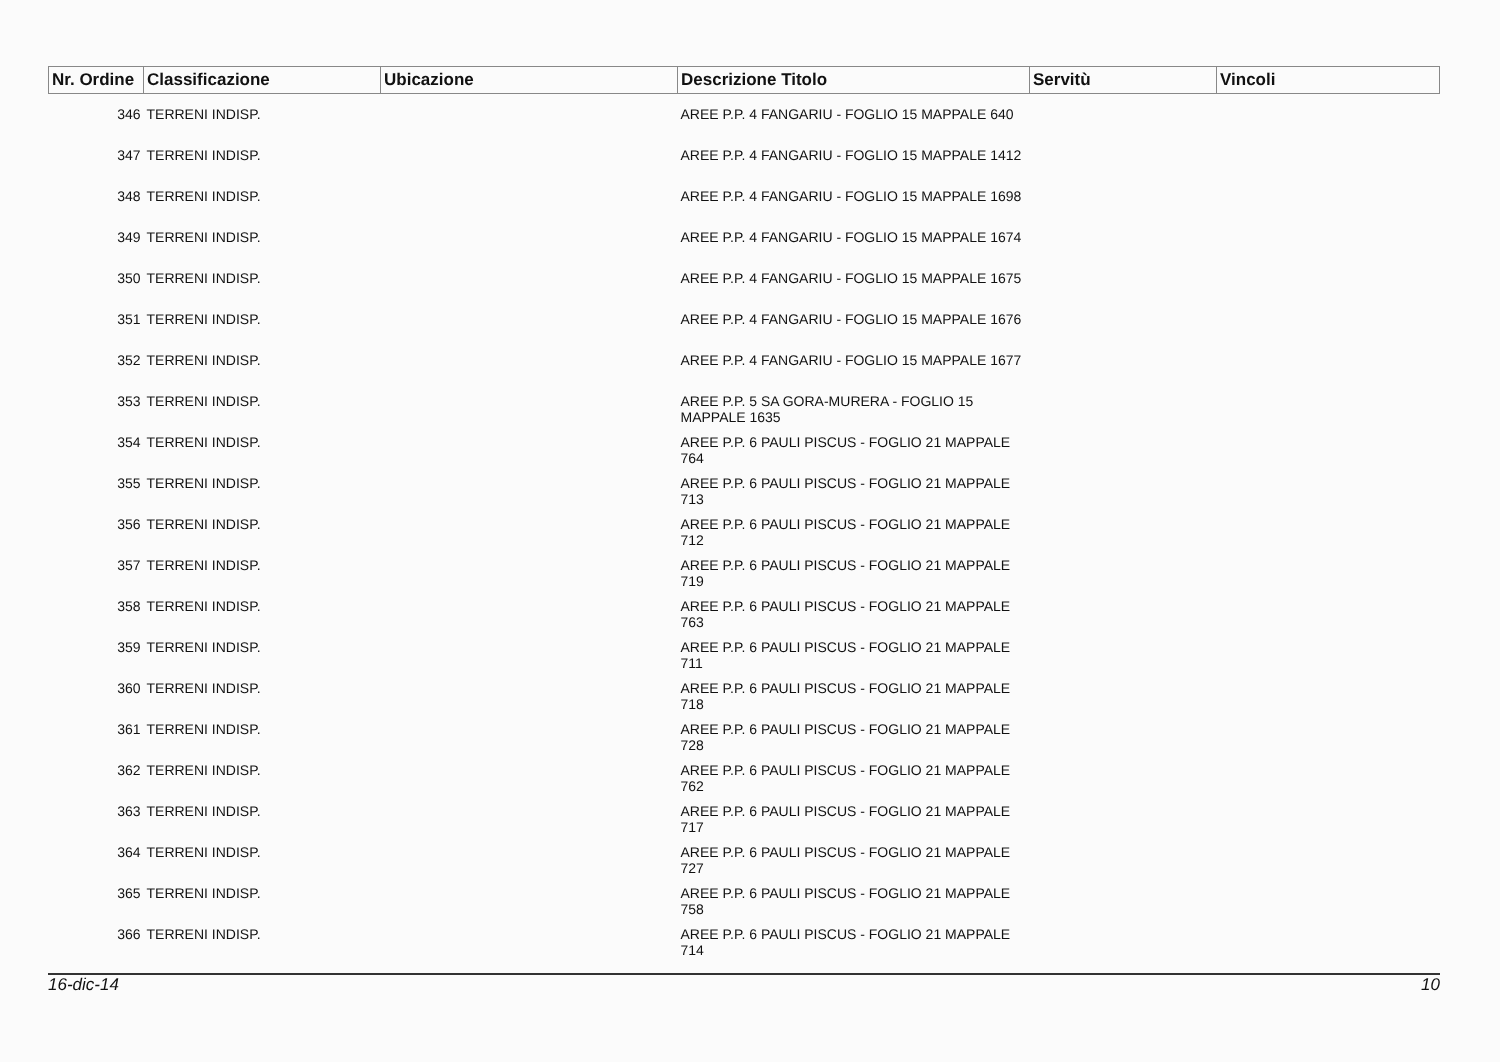| Nr. Ordine | Classificazione | Ubicazione | Descrizione Titolo | Servitù | Vincoli |
| --- | --- | --- | --- | --- | --- |
| 346 | TERRENI INDISP. | | AREE P.P. 4 FANGARIU - FOGLIO 15 MAPPALE 640 | | |
| 347 | TERRENI INDISP. | | AREE P.P. 4 FANGARIU - FOGLIO 15 MAPPALE 1412 | | |
| 348 | TERRENI INDISP. | | AREE P.P. 4 FANGARIU - FOGLIO 15 MAPPALE 1698 | | |
| 349 | TERRENI INDISP. | | AREE P.P. 4 FANGARIU - FOGLIO 15 MAPPALE 1674 | | |
| 350 | TERRENI INDISP. | | AREE P.P. 4 FANGARIU - FOGLIO 15 MAPPALE 1675 | | |
| 351 | TERRENI INDISP. | | AREE P.P. 4 FANGARIU - FOGLIO 15 MAPPALE 1676 | | |
| 352 | TERRENI INDISP. | | AREE P.P. 4 FANGARIU - FOGLIO 15 MAPPALE 1677 | | |
| 353 | TERRENI INDISP. | | AREE P.P. 5 SA GORA-MURERA - FOGLIO 15 MAPPALE 1635 | | |
| 354 | TERRENI INDISP. | | AREE P.P. 6 PAULI PISCUS - FOGLIO 21 MAPPALE 764 | | |
| 355 | TERRENI INDISP. | | AREE P.P. 6 PAULI PISCUS - FOGLIO 21 MAPPALE 713 | | |
| 356 | TERRENI INDISP. | | AREE P.P. 6 PAULI PISCUS - FOGLIO 21 MAPPALE 712 | | |
| 357 | TERRENI INDISP. | | AREE P.P. 6 PAULI PISCUS - FOGLIO 21 MAPPALE 719 | | |
| 358 | TERRENI INDISP. | | AREE P.P. 6 PAULI PISCUS - FOGLIO 21 MAPPALE 763 | | |
| 359 | TERRENI INDISP. | | AREE P.P. 6 PAULI PISCUS - FOGLIO 21 MAPPALE 711 | | |
| 360 | TERRENI INDISP. | | AREE P.P. 6 PAULI PISCUS - FOGLIO 21 MAPPALE 718 | | |
| 361 | TERRENI INDISP. | | AREE P.P. 6 PAULI PISCUS - FOGLIO 21 MAPPALE 728 | | |
| 362 | TERRENI INDISP. | | AREE P.P. 6 PAULI PISCUS - FOGLIO 21 MAPPALE 762 | | |
| 363 | TERRENI INDISP. | | AREE P.P. 6 PAULI PISCUS - FOGLIO 21 MAPPALE 717 | | |
| 364 | TERRENI INDISP. | | AREE P.P. 6 PAULI PISCUS - FOGLIO 21 MAPPALE 727 | | |
| 365 | TERRENI INDISP. | | AREE P.P. 6 PAULI PISCUS - FOGLIO 21 MAPPALE 758 | | |
| 366 | TERRENI INDISP. | | AREE P.P. 6 PAULI PISCUS - FOGLIO 21 MAPPALE 714 | | |
16-dic-14 10